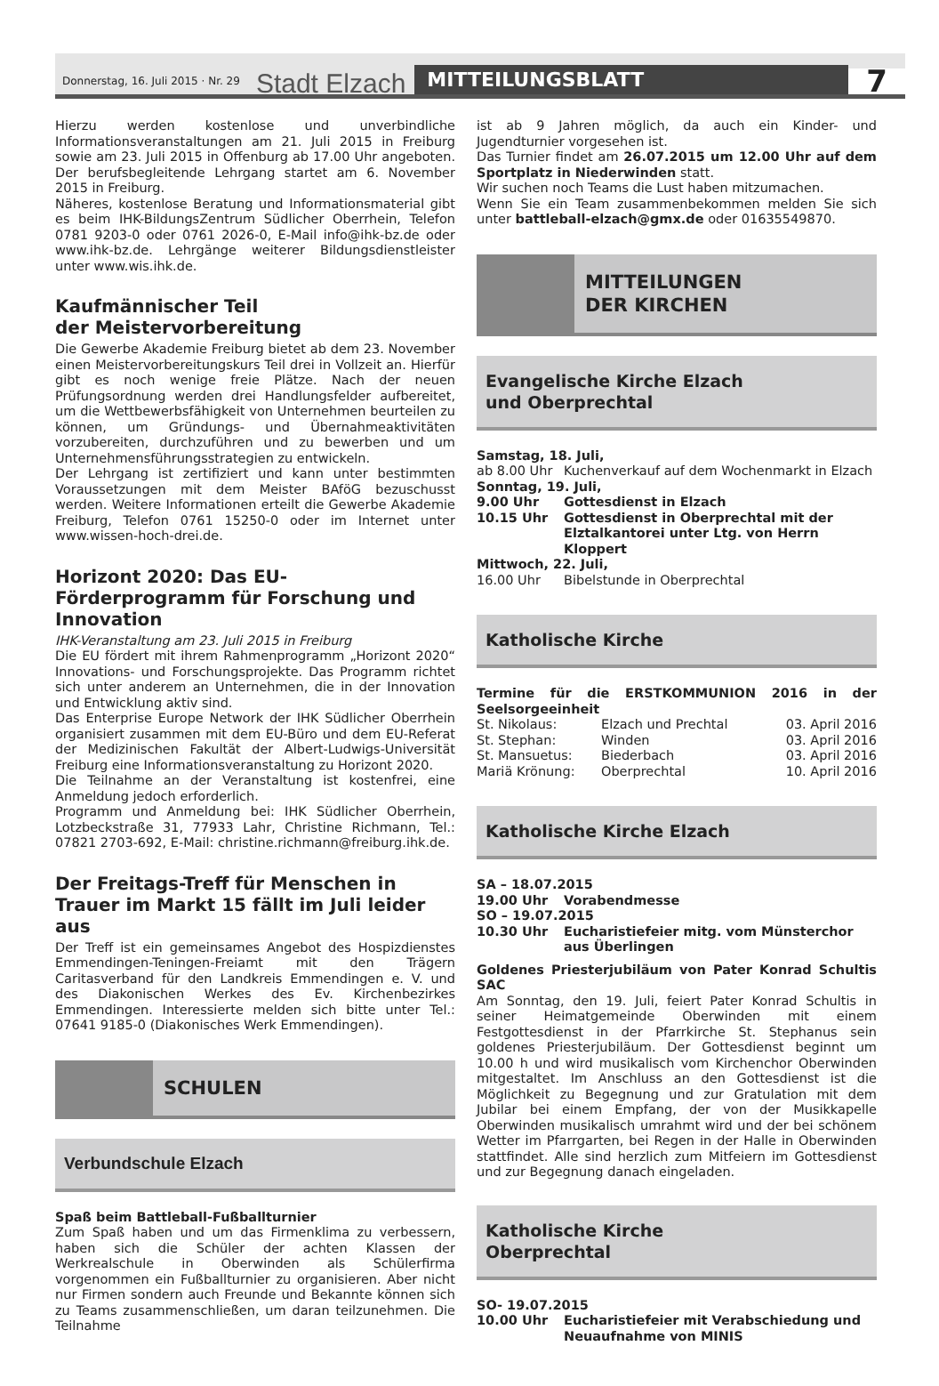Donnerstag, 16. Juli 2015 · Nr. 29 Stadt Elzach MITTEILUNGSBLATT 7
Hierzu werden kostenlose und unverbindliche Informationsveranstaltungen am 21. Juli 2015 in Freiburg sowie am 23. Juli 2015 in Offenburg ab 17.00 Uhr angeboten. Der berufsbegleitende Lehrgang startet am 6. November 2015 in Freiburg.
Näheres, kostenlose Beratung und Informationsmaterial gibt es beim IHK-BildungsZentrum Südlicher Oberrhein, Telefon 0781 9203-0 oder 0761 2026-0, E-Mail info@ihk-bz.de oder www.ihk-bz.de. Lehrgänge weiterer Bildungsdienstleister unter www.wis.ihk.de.
Kaufmännischer Teil
der Meistervorbereitung
Die Gewerbe Akademie Freiburg bietet ab dem 23. November einen Meistervorbereitungskurs Teil drei in Vollzeit an. Hierfür gibt es noch wenige freie Plätze. Nach der neuen Prüfungsordnung werden drei Handlungsfelder aufbereitet, um die Wettbewerbsfähigkeit von Unternehmen beurteilen zu können, um Gründungs- und Übernahmeaktivitäten vorzubereiten, durchzuführen und zu bewerben und um Unternehmensführungsstrategien zu entwickeln.
Der Lehrgang ist zertifiziert und kann unter bestimmten Voraussetzungen mit dem Meister BAföG bezuschusst werden. Weitere Informationen erteilt die Gewerbe Akademie Freiburg, Telefon 0761 15250-0 oder im Internet unter www.wissen-hoch-drei.de.
Horizont 2020: Das EU-Förderprogramm für Forschung und Innovation
IHK-Veranstaltung am 23. Juli 2015 in Freiburg
Die EU fördert mit ihrem Rahmenprogramm „Horizont 2020“ Innovations- und Forschungsprojekte. Das Programm richtet sich unter anderem an Unternehmen, die in der Innovation und Entwicklung aktiv sind.
Das Enterprise Europe Network der IHK Südlicher Oberrhein organisiert zusammen mit dem EU-Büro und dem EU-Referat der Medizinischen Fakultät der Albert-Ludwigs-Universität Freiburg eine Informationsveranstaltung zu Horizont 2020.
Die Teilnahme an der Veranstaltung ist kostenfrei, eine Anmeldung jedoch erforderlich.
Programm und Anmeldung bei: IHK Südlicher Oberrhein, Lotzbeckstraße 31, 77933 Lahr, Christine Richmann, Tel.: 07821 2703-692, E-Mail: christine.richmann@freiburg.ihk.de.
Der Freitags-Treff für Menschen in Trauer im Markt 15 fällt im Juli leider aus
Der Treff ist ein gemeinsames Angebot des Hospizdienstes Emmendingen-Teningen-Freiamt mit den Trägern Caritasverband für den Landkreis Emmendingen e. V. und des Diakonischen Werkes des Ev. Kirchenbezirkes Emmendingen. Interessierte melden sich bitte unter Tel.: 07641 9185-0 (Diakonisches Werk Emmendingen).
SCHULEN
Verbundschule Elzach
Spaß beim Battleball-Fußballturnier
Zum Spaß haben und um das Firmenklima zu verbessern, haben sich die Schüler der achten Klassen der Werkrealschule in Oberwinden als Schülerfirma vorgenommen ein Fußballturnier zu organisieren. Aber nicht nur Firmen sondern auch Freunde und Bekannte können sich zu Teams zusammenschließen, um daran teilzunehmen. Die Teilnahme
ist ab 9 Jahren möglich, da auch ein Kinder- und Jugendturnier vorgesehen ist.
Das Turnier findet am 26.07.2015 um 12.00 Uhr auf dem Sportplatz in Niederwinden statt.
Wir suchen noch Teams die Lust haben mitzumachen.
Wenn Sie ein Team zusammenbekommen melden Sie sich unter battleball-elzach@gmx.de oder 01635549870.
MITTEILUNGEN
DER KIRCHEN
Evangelische Kirche Elzach
und Oberprechtal
| Samstag, 18. Juli, | |
| ab 8.00 Uhr | Kuchenverkauf auf dem Wochenmarkt in Elzach |
| Sonntag, 19. Juli, | |
| 9.00 Uhr | Gottesdienst in Elzach |
| 10.15 Uhr | Gottesdienst in Oberprechtal mit der Elztalkantorei unter Ltg. von Herrn Kloppert |
| Mittwoch, 22. Juli, | |
| 16.00 Uhr | Bibelstunde in Oberprechtal |
Katholische Kirche
Termine für die ERSTKOMMUNION 2016 in der Seelsorgeeinheit
| St. Nikolaus: | Elzach und Prechtal | 03. April 2016 |
| St. Stephan: | Winden | 03. April 2016 |
| St. Mansuetus: | Biederbach | 03. April 2016 |
| Mariä Krönung: | Oberprechtal | 10. April 2016 |
Katholische Kirche Elzach
| SA – 18.07.2015 | |
| 19.00 Uhr | Vorabendmesse |
| SO – 19.07.2015 | |
| 10.30 Uhr | Eucharistiefeier mitg. vom Münsterchor aus Überlingen |
Goldenes Priesterjubiläum von Pater Konrad Schultis SAC
Am Sonntag, den 19. Juli, feiert Pater Konrad Schultis in seiner Heimatgemeinde Oberwinden mit einem Festgottesdienst in der Pfarrkirche St. Stephanus sein goldenes Priesterjubiläum. Der Gottesdienst beginnt um 10.00 h und wird musikalisch vom Kirchenchor Oberwinden mitgestaltet. Im Anschluss an den Gottesdienst ist die Möglichkeit zu Begegnung und zur Gratulation mit dem Jubilar bei einem Empfang, der von der Musikkapelle Oberwinden musikalisch umrahmt wird und der bei schönem Wetter im Pfarrgarten, bei Regen in der Halle in Oberwinden stattfindet. Alle sind herzlich zum Mitfeiern im Gottesdienst und zur Begegnung danach eingeladen.
Katholische Kirche
Oberprechtal
| SO- 19.07.2015 | |
| 10.00 Uhr | Eucharistiefeier mit Verabschiedung und Neuaufnahme von MINIS |